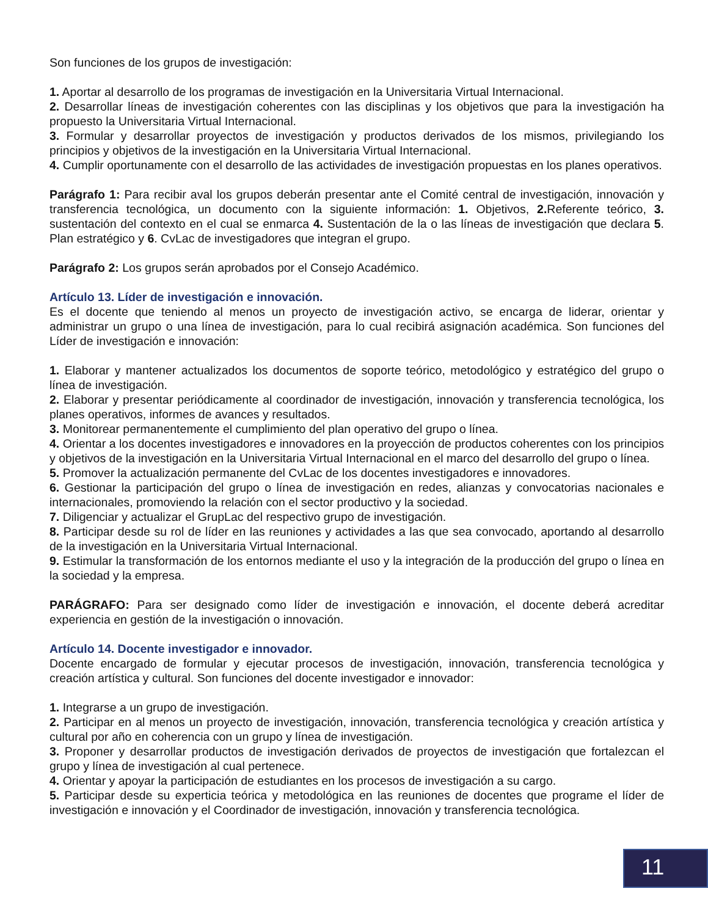Son funciones de los grupos de investigación:
1. Aportar al desarrollo de los programas de investigación en la Universitaria Virtual Internacional.
2. Desarrollar líneas de investigación coherentes con las disciplinas y los objetivos que para la investigación ha propuesto la Universitaria Virtual Internacional.
3. Formular y desarrollar proyectos de investigación y productos derivados de los mismos, privilegiando los principios y objetivos de la investigación en la Universitaria Virtual Internacional.
4. Cumplir oportunamente con el desarrollo de las actividades de investigación propuestas en los planes operativos.
Parágrafo 1: Para recibir aval los grupos deberán presentar ante el Comité central de investigación, innovación y transferencia tecnológica, un documento con la siguiente información: 1. Objetivos, 2. Referente teórico, 3. sustentación del contexto en el cual se enmarca 4. Sustentación de la o las líneas de investigación que declara 5. Plan estratégico y 6. CvLac de investigadores que integran el grupo.
Parágrafo 2: Los grupos serán aprobados por el Consejo Académico.
Artículo 13. Líder de investigación e innovación.
Es el docente que teniendo al menos un proyecto de investigación activo, se encarga de liderar, orientar y administrar un grupo o una línea de investigación, para lo cual recibirá asignación académica. Son funciones del Líder de investigación e innovación:
1. Elaborar y mantener actualizados los documentos de soporte teórico, metodológico y estratégico del grupo o línea de investigación.
2. Elaborar y presentar periódicamente al coordinador de investigación, innovación y transferencia tecnológica, los planes operativos, informes de avances y resultados.
3. Monitorear permanentemente el cumplimiento del plan operativo del grupo o línea.
4. Orientar a los docentes investigadores e innovadores en la proyección de productos coherentes con los principios y objetivos de la investigación en la Universitaria Virtual Internacional en el marco del desarrollo del grupo o línea.
5. Promover la actualización permanente del CvLac de los docentes investigadores e innovadores.
6. Gestionar la participación del grupo o línea de investigación en redes, alianzas y convocatorias nacionales e internacionales, promoviendo la relación con el sector productivo y la sociedad.
7. Diligenciar y actualizar el GrupLac del respectivo grupo de investigación.
8. Participar desde su rol de líder en las reuniones y actividades a las que sea convocado, aportando al desarrollo de la investigación en la Universitaria Virtual Internacional.
9. Estimular la transformación de los entornos mediante el uso y la integración de la producción del grupo o línea en la sociedad y la empresa.
PARÁGRAFO: Para ser designado como líder de investigación e innovación, el docente deberá acreditar experiencia en gestión de la investigación o innovación.
Artículo 14. Docente investigador e innovador.
Docente encargado de formular y ejecutar procesos de investigación, innovación, transferencia tecnológica y creación artística y cultural. Son funciones del docente investigador e innovador:
1. Integrarse a un grupo de investigación.
2. Participar en al menos un proyecto de investigación, innovación, transferencia tecnológica y creación artística y cultural por año en coherencia con un grupo y línea de investigación.
3. Proponer y desarrollar productos de investigación derivados de proyectos de investigación que fortalezcan el grupo y línea de investigación al cual pertenece.
4. Orientar y apoyar la participación de estudiantes en los procesos de investigación a su cargo.
5. Participar desde su experticia teórica y metodológica en las reuniones de docentes que programe el líder de investigación e innovación y el Coordinador de investigación, innovación y transferencia tecnológica.
11